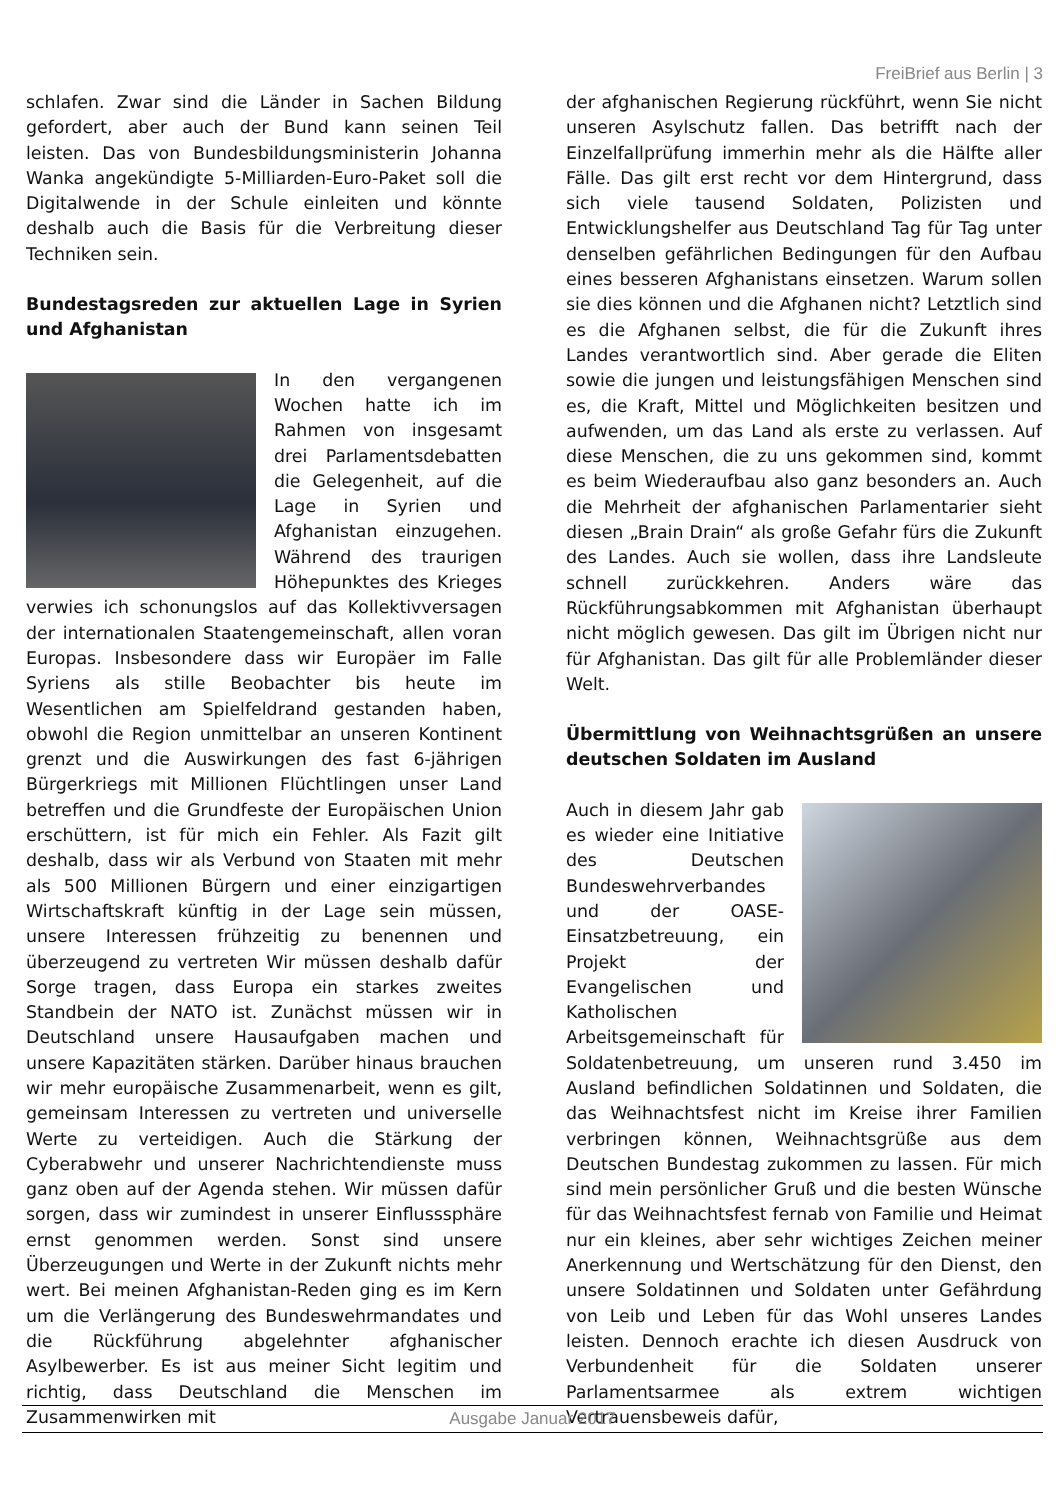FreiBrief aus Berlin | 3
schlafen. Zwar sind die Länder in Sachen Bildung gefordert, aber auch der Bund kann seinen Teil leisten. Das von Bundesbildungsministerin Johanna Wanka angekündigte 5-Milliarden-Euro-Paket soll die Digitalwende in der Schule einleiten und könnte deshalb auch die Basis für die Verbreitung dieser Techniken sein.
Bundestagsreden zur aktuellen Lage in Syrien und Afghanistan
In den vergangenen Wochen hatte ich im Rahmen von insgesamt drei Parlamentsdebatten die Gelegenheit, auf die Lage in Syrien und Afghanistan einzugehen. Während des traurigen Höhepunktes des Krieges verwies ich schonungslos auf das Kollektivversagen der internationalen Staatengemeinschaft, allen voran Europas. Insbesondere dass wir Europäer im Falle Syriens als stille Beobachter bis heute im Wesentlichen am Spielfeldrand gestanden haben, obwohl die Region unmittelbar an unseren Kontinent grenzt und die Auswirkungen des fast 6-jährigen Bürgerkriegs mit Millionen Flüchtlingen unser Land betreffen und die Grundfeste der Europäischen Union erschüttern, ist für mich ein Fehler. Als Fazit gilt deshalb, dass wir als Verbund von Staaten mit mehr als 500 Millionen Bürgern und einer einzigartigen Wirtschaftskraft künftig in der Lage sein müssen, unsere Interessen frühzeitig zu benennen und überzeugend zu vertreten Wir müssen deshalb dafür Sorge tragen, dass Europa ein starkes zweites Standbein der NATO ist. Zunächst müssen wir in Deutschland unsere Hausaufgaben machen und unsere Kapazitäten stärken. Darüber hinaus brauchen wir mehr europäische Zusammenarbeit, wenn es gilt, gemeinsam Interessen zu vertreten und universelle Werte zu verteidigen. Auch die Stärkung der Cyberabwehr und unserer Nachrichtendienste muss ganz oben auf der Agenda stehen. Wir müssen dafür sorgen, dass wir zumindest in unserer Einflusssphäre ernst genommen werden. Sonst sind unsere Überzeugungen und Werte in der Zukunft nichts mehr wert. Bei meinen Afghanistan-Reden ging es im Kern um die Verlängerung des Bundeswehrmandates und die Rückführung abgelehnter afghanischer Asylbewerber. Es ist aus meiner Sicht legitim und richtig, dass Deutschland die Menschen im Zusammenwirken mit
der afghanischen Regierung rückführt, wenn Sie nicht unseren Asylschutz fallen. Das betrifft nach der Einzelfallprüfung immerhin mehr als die Hälfte aller Fälle. Das gilt erst recht vor dem Hintergrund, dass sich viele tausend Soldaten, Polizisten und Entwicklungshelfer aus Deutschland Tag für Tag unter denselben gefährlichen Bedingungen für den Aufbau eines besseren Afghanistans einsetzen. Warum sollen sie dies können und die Afghanen nicht? Letztlich sind es die Afghanen selbst, die für die Zukunft ihres Landes verantwortlich sind. Aber gerade die Eliten sowie die jungen und leistungsfähigen Menschen sind es, die Kraft, Mittel und Möglichkeiten besitzen und aufwenden, um das Land als erste zu verlassen. Auf diese Menschen, die zu uns gekommen sind, kommt es beim Wiederaufbau also ganz besonders an. Auch die Mehrheit der afghanischen Parlamentarier sieht diesen „Brain Drain“ als große Gefahr fürs die Zukunft des Landes. Auch sie wollen, dass ihre Landsleute schnell zurückkehren. Anders wäre das Rückführungsabkommen mit Afghanistan überhaupt nicht möglich gewesen. Das gilt im Übrigen nicht nur für Afghanistan. Das gilt für alle Problemländer dieser Welt.
Übermittlung von Weihnachtsgrüßen an unsere deutschen Soldaten im Ausland
Auch in diesem Jahr gab es wieder eine Initiative des Deutschen Bundeswehrverbandes und der OASE-Einsatzbetreuung, ein Projekt der Evangelischen und Katholischen Arbeitsgemeinschaft für Soldatenbetreuung, um unseren rund 3.450 im Ausland befindlichen Soldatinnen und Soldaten, die das Weihnachtsfest nicht im Kreise ihrer Familien verbringen können, Weihnachtsgrüße aus dem Deutschen Bundestag zukommen zu lassen. Für mich sind mein persönlicher Gruß und die besten Wünsche für das Weihnachtsfest fernab von Familie und Heimat nur ein kleines, aber sehr wichtiges Zeichen meiner Anerkennung und Wertschätzung für den Dienst, den unsere Soldatinnen und Soldaten unter Gefährdung von Leib und Leben für das Wohl unseres Landes leisten. Dennoch erachte ich diesen Ausdruck von Verbundenheit für die Soldaten unserer Parlamentsarmee als extrem wichtigen Vertrauensbeweis dafür,
Ausgabe Januar 2017